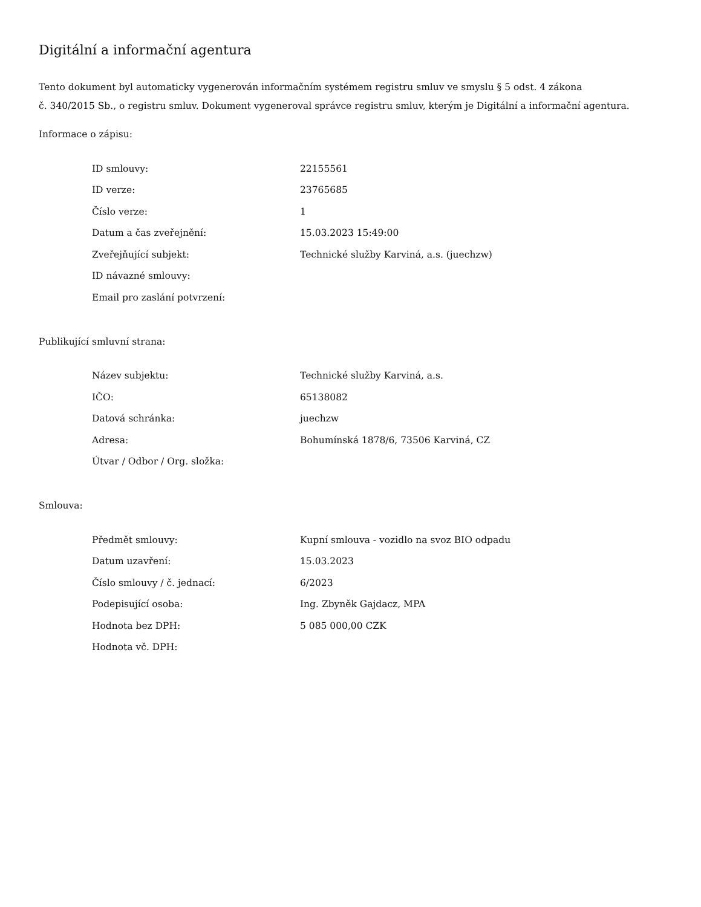Digitální a informační agentura
Tento dokument byl automaticky vygenerován informačním systémem registru smluv ve smyslu § 5 odst. 4 zákona
č. 340/2015 Sb., o registru smluv. Dokument vygeneroval správce registru smluv, kterým je Digitální a informační agentura.
Informace o zápisu:
| ID smlouvy: | 22155561 |
| ID verze: | 23765685 |
| Číslo verze: | 1 |
| Datum a čas zveřejnění: | 15.03.2023 15:49:00 |
| Zveřejňující subjekt: | Technické služby Karviná, a.s. (juechzw) |
| ID návazné smlouvy: | |
| Email pro zaslání potvrzení: | |
Publikující smluvní strana:
| Název subjektu: | Technické služby Karviná, a.s. |
| IČO: | 65138082 |
| Datová schránka: | juechzw |
| Adresa: | Bohumínská 1878/6, 73506 Karviná, CZ |
| Útvar / Odbor / Org. složka: | |
Smlouva:
| Předmět smlouvy: | Kupní smlouva - vozidlo na svoz BIO odpadu |
| Datum uzavření: | 15.03.2023 |
| Číslo smlouvy / č. jednací: | 6/2023 |
| Podepisující osoba: | Ing. Zbyněk Gajdacz, MPA |
| Hodnota bez DPH: | 5 085 000,00 CZK |
| Hodnota vč. DPH: | |